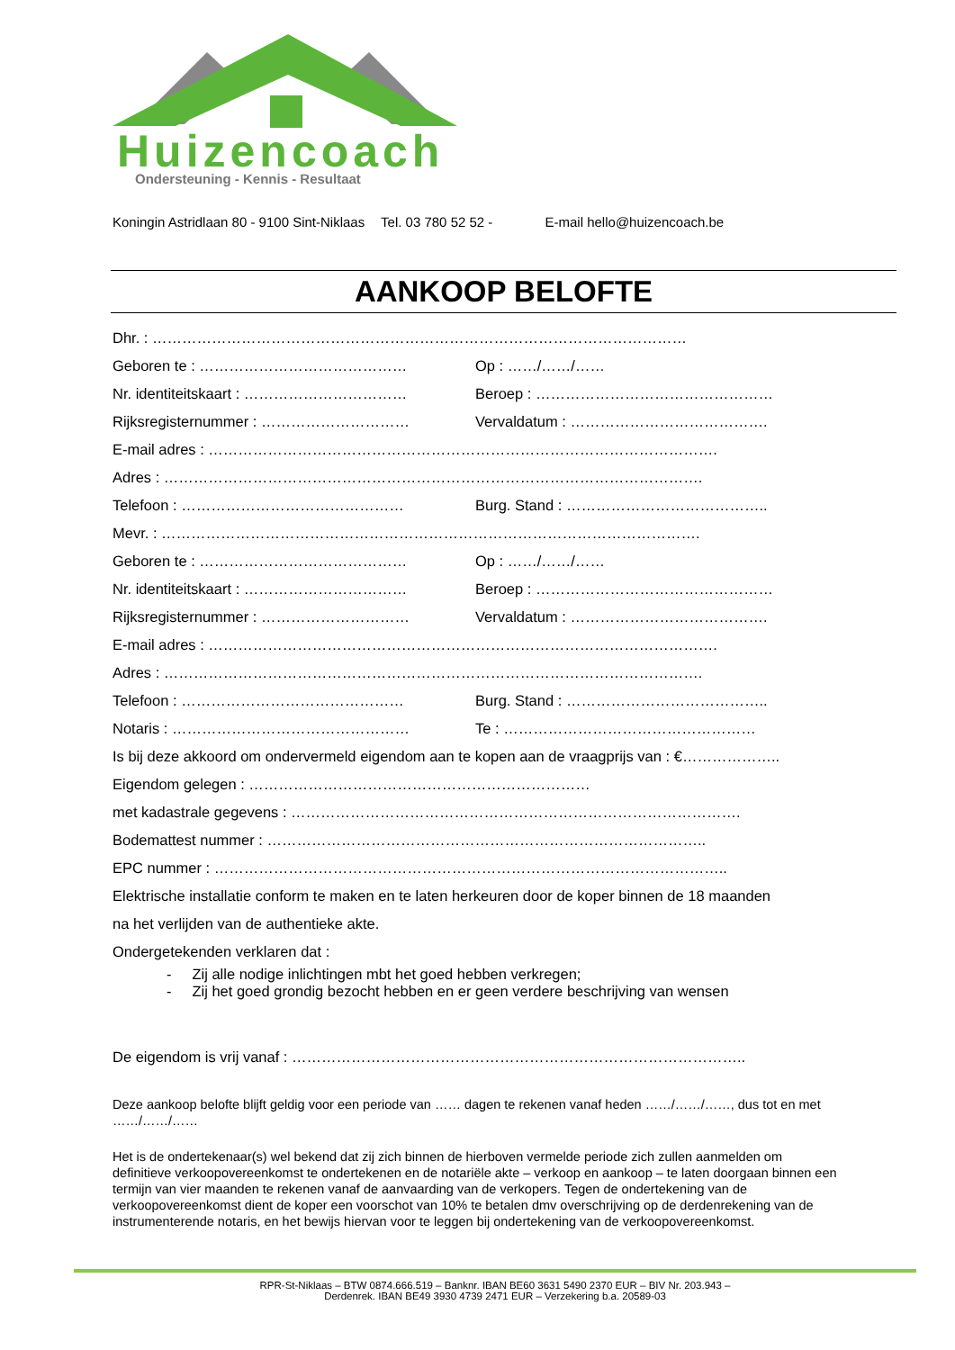Huizencoach
Ondersteuning - Kennis - Resultaat
Koningin Astridlaan 80 - 9100 Sint-Niklaas Tel. 03 780 52 52 - E-mail hello@huizencoach.be
AANKOOP BELOFTE
Dhr. : ………………………………………………………………………………………………
Geboren te : …………………………………… Op : ……/……/……
Nr. identiteitskaart : …………………………… Beroep : …………………………………………
Rijksregisternummer : ………………………… Vervaldatum : ………………………………….
E-mail adres : ………………………………………………………………………………………….
Adres : ……………………………………………………………………………………………….
Telefoon : ……………………………………… Burg. Stand : …………………………………..
Mevr. : ……………………………………………………………………………………………….
Geboren te : …………………………………… Op : ……/……/……
Nr. identiteitskaart : …………………………… Beroep : …………………………………………
Rijksregisternummer : ………………………… Vervaldatum : ………………………………….
E-mail adres : ………………………………………………………………………………………….
Adres : ……………………………………………………………………………………………….
Telefoon : ……………………………………… Burg. Stand : …………………………………..
Notaris : ………………………………………… Te : ……………………………………………
Is bij deze akkoord om ondervermeld eigendom aan te kopen aan de vraagprijs van : €………………..
Eigendom gelegen : ……………………………………………………………
met kadastrale gegevens : ……………………………………………………………………………….
Bodemattest nummer : ……………………………………………………………………………..
EPC nummer : …………………………………………………………………………………………..
Elektrische installatie conform te maken en te laten herkeuren door de koper binnen de 18 maanden
na het verlijden van de authentieke akte.
Ondergetekenden verklaren dat :
- Zij alle nodige inlichtingen mbt het goed hebben verkregen;
- Zij het goed grondig bezocht hebben en er geen verdere beschrijving van wensen
De eigendom is vrij vanaf : ………………………………………………………………………………..
Deze aankoop belofte blijft geldig voor een periode van …… dagen te rekenen vanaf heden ……/……/……, dus tot en met ……/……/……
Het is de ondertekenaar(s) wel bekend dat zij zich binnen de hierboven vermelde periode zich zullen aanmelden om definitieve verkoopovereenkomst te ondertekenen en de notariële akte – verkoop en aankoop – te laten doorgaan binnen een termijn van vier maanden te rekenen vanaf de aanvaarding van de verkopers. Tegen de ondertekening van de verkoopovereenkomst dient de koper een voorschot van 10% te betalen dmv overschrijving op de derdenrekening van de instrumenterende notaris, en het bewijs hiervan voor te leggen bij ondertekening van de verkoopovereenkomst.
RPR-St-Niklaas – BTW 0874.666.519 – Banknr. IBAN BE60 3631 5490 2370 EUR – BIV Nr. 203.943 –
Derdenrek. IBAN BE49 3930 4739 2471 EUR – Verzekering b.a. 20589-03